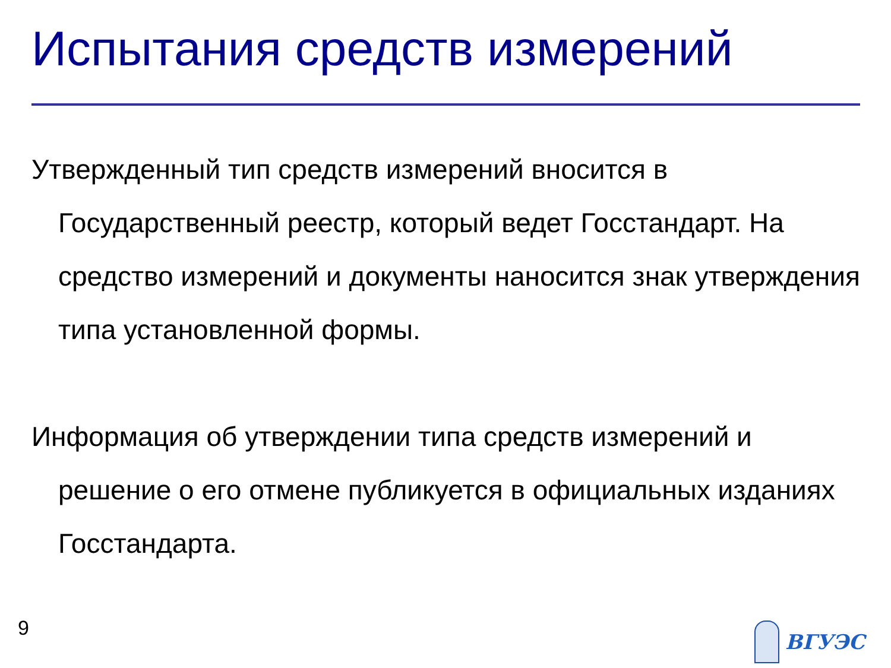Испытания средств измерений
Утвержденный тип средств измерений вносится в Государственный реестр, который ведет Госстандарт. На средство измерений и документы наносится знак утверждения типа установленной формы.
Информация об утверждении типа средств измерений и решение о его отмене публикуется в официальных изданиях Госстандарта.
9 ВГУЭС